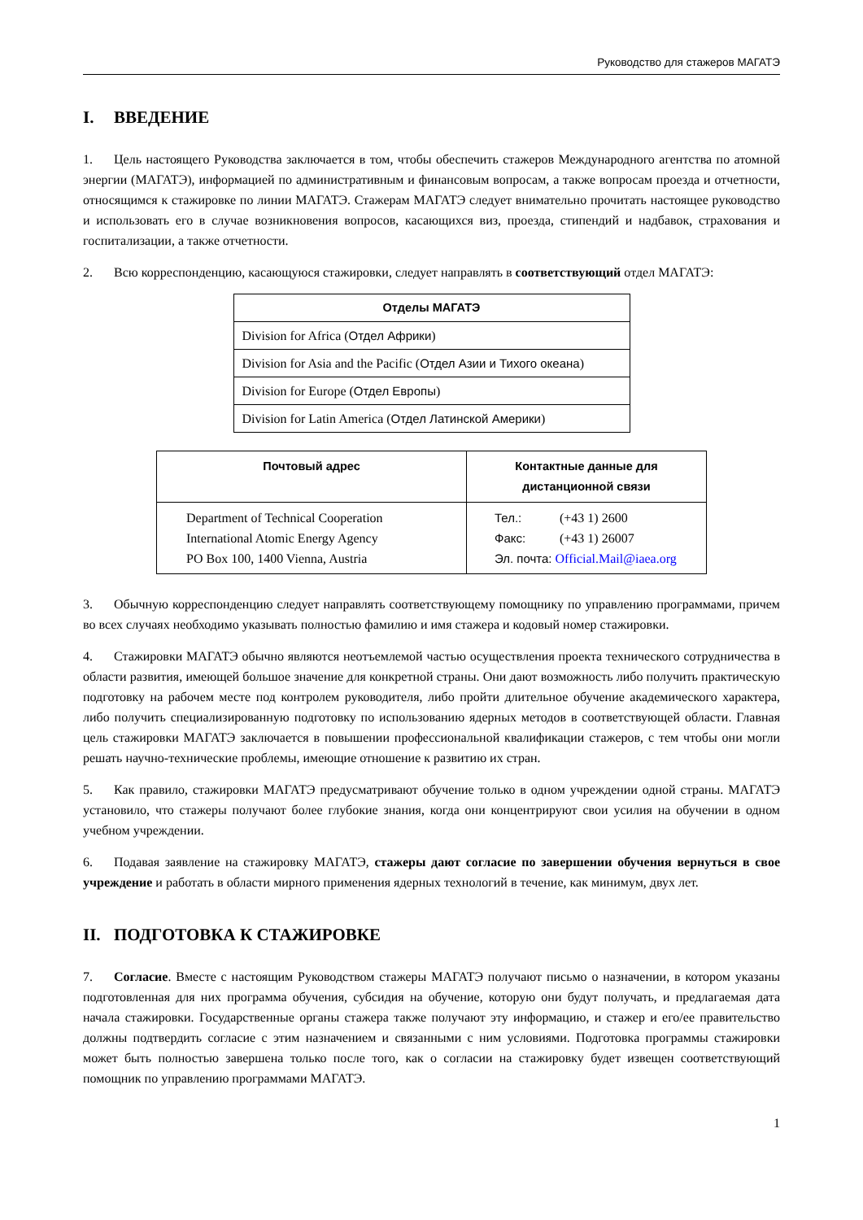Руководство для стажеров МАГАТЭ
I. ВВЕДЕНИЕ
1. Цель настоящего Руководства заключается в том, чтобы обеспечить стажеров Международного агентства по атомной энергии (МАГАТЭ), информацией по административным и финансовым вопросам, а также вопросам проезда и отчетности, относящимся к стажировке по линии МАГАТЭ. Стажерам МАГАТЭ следует внимательно прочитать настоящее руководство и использовать его в случае возникновения вопросов, касающихся виз, проезда, стипендий и надбавок, страхования и госпитализации, а также отчетности.
2. Всю корреспонденцию, касающуюся стажировки, следует направлять в соответствующий отдел МАГАТЭ:
| Отделы МАГАТЭ |
| --- |
| Division for Africa ( Отдел Африки ) |
| Division for Asia and the Pacific ( Отдел Азии и Тихого океана ) |
| Division for Europe ( Отдел Европы ) |
| Division for Latin America ( Отдел Латинской Америки ) |
| Почтовый адрес | Контактные данные для дистанционной связи |
| --- | --- |
| Department of Technical Cooperation International Atomic Energy Agency PO Box 100, 1400 Vienna, Austria | Тел.: (+43 1) 2600 Факс: (+43 1) 26007 Эл. почта: Official.Mail@iaea.org |
3. Обычную корреспонденцию следует направлять соответствующему помощнику по управлению программами, причем во всех случаях необходимо указывать полностью фамилию и имя стажера и кодовый номер стажировки.
4. Стажировки МАГАТЭ обычно являются неотъемлемой частью осуществления проекта технического сотрудничества в области развития, имеющей большое значение для конкретной страны. Они дают возможность либо получить практическую подготовку на рабочем месте под контролем руководителя, либо пройти длительное обучение академического характера, либо получить специализированную подготовку по использованию ядерных методов в соответствующей области. Главная цель стажировки МАГАТЭ заключается в повышении профессиональной квалификации стажеров, с тем чтобы они могли решать научно-технические проблемы, имеющие отношение к развитию их стран.
5. Как правило, стажировки МАГАТЭ предусматривают обучение только в одном учреждении одной страны. МАГАТЭ установило, что стажеры получают более глубокие знания, когда они концентрируют свои усилия на обучении в одном учебном учреждении.
6. Подавая заявление на стажировку МАГАТЭ, стажеры дают согласие по завершении обучения вернуться в свое учреждение и работать в области мирного применения ядерных технологий в течение, как минимум, двух лет.
II. ПОДГОТОВКА К СТАЖИРОВКЕ
7. Согласие. Вместе с настоящим Руководством стажеры МАГАТЭ получают письмо о назначении, в котором указаны подготовленная для них программа обучения, субсидия на обучение, которую они будут получать, и предлагаемая дата начала стажировки. Государственные органы стажера также получают эту информацию, и стажер и его/ее правительство должны подтвердить согласие с этим назначением и связанными с ним условиями. Подготовка программы стажировки может быть полностью завершена только после того, как о согласии на стажировку будет извещен соответствующий помощник по управлению программами МАГАТЭ.
1